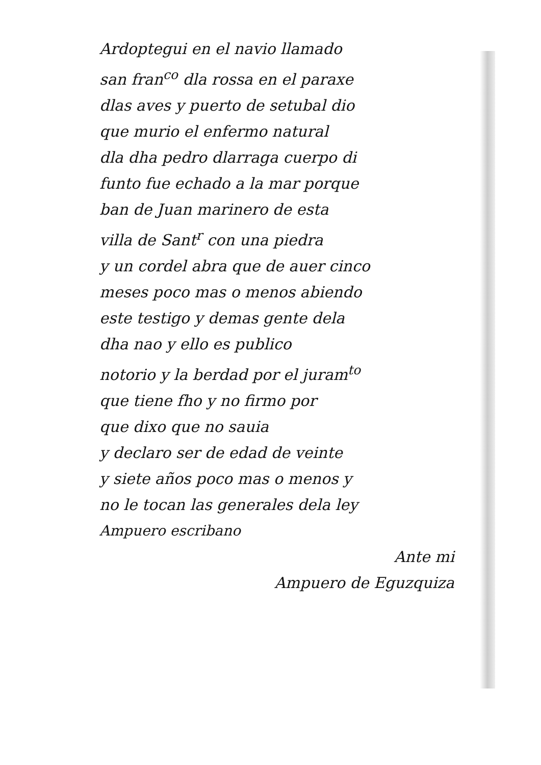Ardoptegui en el navio llamado
san fran<sup>co</sup> dla rossa en el paraxe
dlas aves y puerto de setubal dio
que murio el enfermo natural
dla dha pedro dlarraga cuerpo di
funto fue echado a la mar porque
ban de Juan marinero de esta
villa de Sant<sup>r</sup> con una piedra
y un cordel abra que de auer cinco
meses poco mas o menos abiendo
este testigo y demas gente dela
dha nao y ello es publico
notorio y la berdad por el juram<sup>to</sup>
que tiene fho y no firmo por
que dixo que no sauia
y declaro ser de edad de veinte
y siete años poco mas o menos y
no le tocan las generales dela ley
Ampuero escribano
Ante mi
Ampuero de Eguzquiza